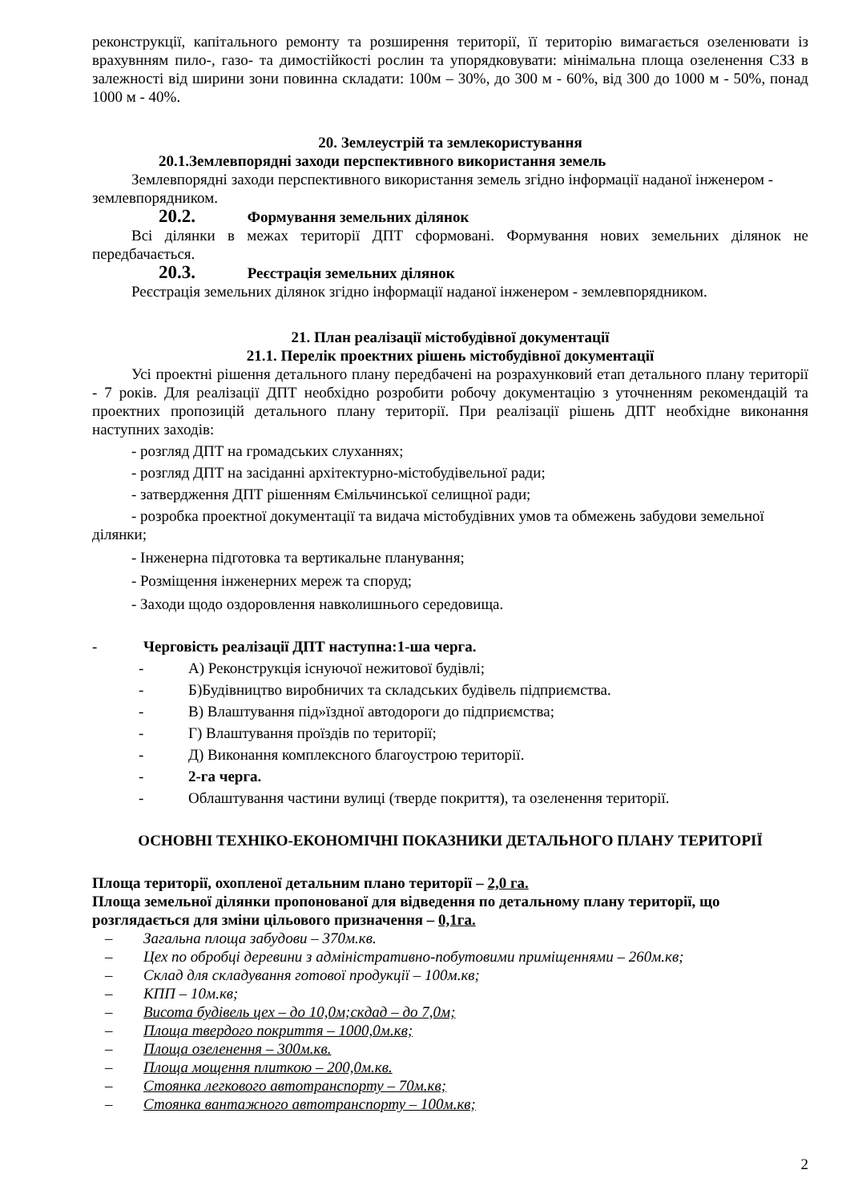реконструкції, капітального ремонту та розширення території, її територію вимагається озеленювати із врахувнням пило-, газо- та димостійкості рослин та упорядковувати: мінімальна площа озеленення СЗЗ в залежності від ширини зони повинна складати: 100м – 30%, до 300 м - 60%, від 300 до 1000 м - 50%, понад 1000 м - 40%.
20. Землеустрій та землекористування
20.1.Землевпорядні заходи перспективного використання земель
Землевпорядні заходи перспективного використання земель згідно інформації наданої інженером - землевпорядником.
20.2. Формування земельних ділянок
Всі ділянки в межах території ДПТ сформовані. Формування нових земельних ділянок не передбачається.
20.3. Реєстрація земельних ділянок
Реєстрація земельних ділянок згідно інформації наданої інженером - землевпорядником.
21. План реалізації містобудівної документації
21.1. Перелік проектних рішень містобудівної документації
Усі проектні рішення детального плану передбачені на розрахунковий етап детального плану території - 7 років. Для реалізації ДПТ необхідно розробити робочу документацію з уточненням рекомендацій та проектних пропозицій детального плану території. При реалізації рішень ДПТ необхідне виконання наступних заходів:
- розгляд ДПТ на громадських слуханнях;
- розгляд ДПТ на засіданні архітектурно-містобудівельної ради;
- затвердження ДПТ рішенням Ємільчинської селищної ради;
- розробка проектної документації та видача містобудівних умов та обмежень забудови земельної ділянки;
- Інженерна підготовка та вертикальне планування;
- Розміщення інженерних мереж та споруд;
- Заходи щодо оздоровлення навколишнього середовища.
- Черговість реалізації ДПТ наступна:1-ша черга.
- А) Реконструкція існуючої нежитової будівлі;
- Б)Будівництво виробничих та складських будівель підприємства.
- В) Влаштування під»їздної автодороги до підприємства;
- Г) Влаштування проїздів по території;
- Д) Виконання комплексного благоустрою території.
- 2-га черга.
- Облаштування частини вулиці (тверде покриття), та озеленення території.
ОСНОВНІ ТЕХНІКО-ЕКОНОМІЧНІ ПОКАЗНИКИ ДЕТАЛЬНОГО ПЛАНУ ТЕРИТОРІЇ
Площа території, охопленої детальним плано території – 2,0 га.
Площа земельної ділянки пропонованої для відведення по детальному плану території, що розглядається для зміни цільового призначення – 0,1га.
– Загальна площа забудови – 370м.кв.
– Цех по обробці деревини з адміністративно-побутовими приміщеннями – 260м.кв;
– Склад для складування готової продукції – 100м.кв;
– КПП – 10м.кв;
– Висота будівель цех – до 10,0м;скдад – до 7,0м;
– Площа твердого покриття – 1000,0м.кв;
– Площа озеленення – 300м.кв.
– Площа мощення плиткою – 200,0м.кв.
– Стоянка легкового автотранспорту – 70м.кв;
– Стоянка вантажного автотранспорту – 100м.кв;
2